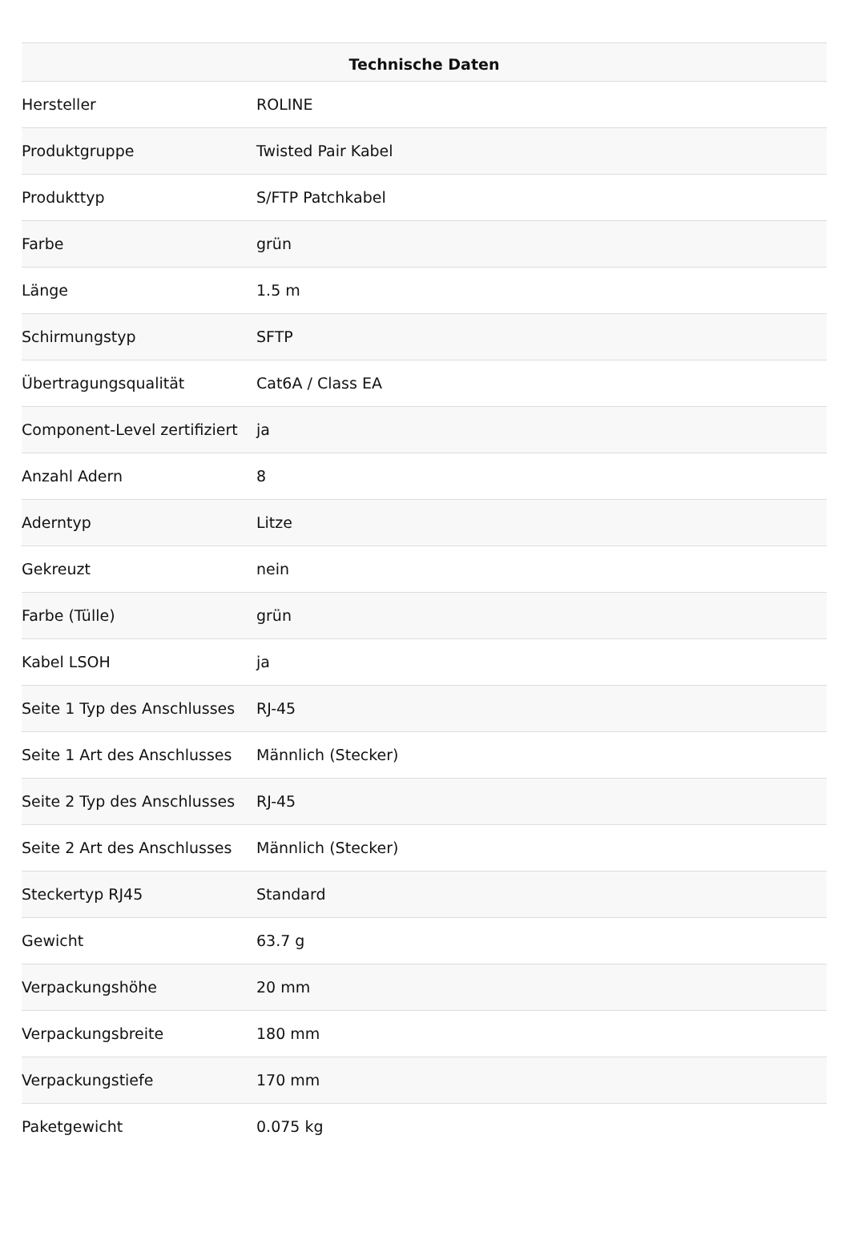| Technische Daten | |
| --- | --- |
| Hersteller | ROLINE |
| Produktgruppe | Twisted Pair Kabel |
| Produkttyp | S/FTP Patchkabel |
| Farbe | grün |
| Länge | 1.5 m |
| Schirmungstyp | SFTP |
| Übertragungsqualität | Cat6A / Class EA |
| Component-Level zertifiziert | ja |
| Anzahl Adern | 8 |
| Aderntyp | Litze |
| Gekreuzt | nein |
| Farbe (Tülle) | grün |
| Kabel LSOH | ja |
| Seite 1 Typ des Anschlusses | RJ-45 |
| Seite 1 Art des Anschlusses | Männlich (Stecker) |
| Seite 2 Typ des Anschlusses | RJ-45 |
| Seite 2 Art des Anschlusses | Männlich (Stecker) |
| Steckertyp RJ45 | Standard |
| Gewicht | 63.7 g |
| Verpackungshöhe | 20 mm |
| Verpackungsbreite | 180 mm |
| Verpackungstiefe | 170 mm |
| Paketgewicht | 0.075 kg |